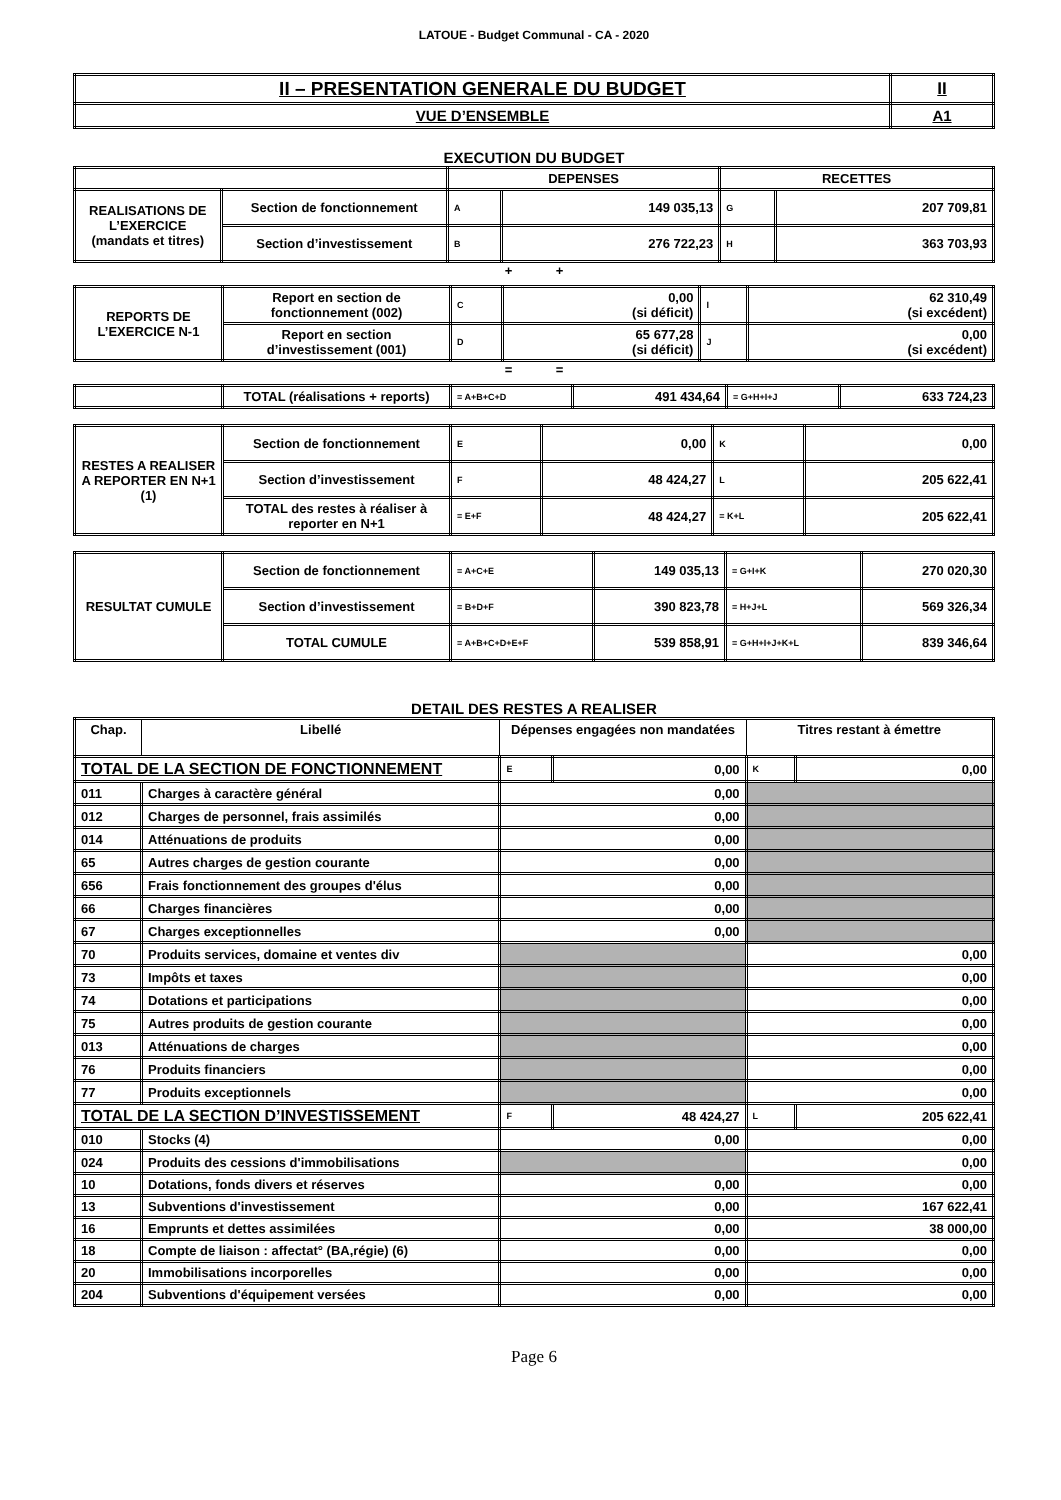LATOUE - Budget Communal - CA - 2020
| II – PRESENTATION GENERALE DU BUDGET | II |
| VUE D’ENSEMBLE | A1 |
EXECUTION DU BUDGET
| | | DEPENSES | | RECETTES | |
| REALISATIONS DE L’EXERCICE (mandats et titres) | Section de fonctionnement | A | 149 035,13 | G | 207 709,81 |
| | Section d’investissement | B | 276 722,23 | H | 363 703,93 |
+ +
| REPORTS DE L’EXERCICE N-1 | Report en section de fonctionnement (002) | C | 0,00 (si déficit) | I | 62 310,49 (si excédent) |
| | Report en section d’investissement (001) | D | 65 677,28 (si déficit) | J | 0,00 (si excédent) |
= =
| | TOTAL (réalisations + reports) | = A+B+C+D | 491 434,64 | = G+H+I+J | 633 724,23 |
| RESTES A REALISER A REPORTER EN N+1 (1) | Section de fonctionnement | E | 0,00 | K | 0,00 |
| | Section d’investissement | F | 48 424,27 | L | 205 622,41 |
| | TOTAL des restes à réaliser à reporter en N+1 | = E+F | 48 424,27 | = K+L | 205 622,41 |
| RESULTAT CUMULE | Section de fonctionnement | = A+C+E | 149 035,13 | = G+I+K | 270 020,30 |
| | Section d’investissement | = B+D+F | 390 823,78 | = H+J+L | 569 326,34 |
| | TOTAL CUMULE | = A+B+C+D+E+F | 539 858,91 | = G+H+I+J+K+L | 839 346,64 |
DETAIL DES RESTES A REALISER
| Chap. | Libellé | Dépenses engagées non mandatées | | Titres restant à émettre | |
| --- | --- | --- | --- | --- | --- |
| TOTAL DE LA SECTION DE FONCTIONNEMENT | | E | 0,00 | K | 0,00 |
| 011 | Charges à caractère général | 0,00 | | | |
| 012 | Charges de personnel, frais assimilés | 0,00 | | | |
| 014 | Atténuations de produits | 0,00 | | | |
| 65 | Autres charges de gestion courante | 0,00 | | | |
| 656 | Frais fonctionnement des groupes d'élus | 0,00 | | | |
| 66 | Charges financières | 0,00 | | | |
| 67 | Charges exceptionnelles | 0,00 | | | |
| 70 | Produits services, domaine et ventes div | | | 0,00 | |
| 73 | Impôts et taxes | | | 0,00 | |
| 74 | Dotations et participations | | | 0,00 | |
| 75 | Autres produits de gestion courante | | | 0,00 | |
| 013 | Atténuations de charges | | | 0,00 | |
| 76 | Produits financiers | | | 0,00 | |
| 77 | Produits exceptionnels | | | 0,00 | |
| TOTAL DE LA SECTION D’INVESTISSEMENT | | F | 48 424,27 | L | 205 622,41 |
| 010 | Stocks (4) | 0,00 | | 0,00 | |
| 024 | Produits des cessions d'immobilisations | | | 0,00 | |
| 10 | Dotations, fonds divers et réserves | 0,00 | | 0,00 | |
| 13 | Subventions d'investissement | 0,00 | | 167 622,41 | |
| 16 | Emprunts et dettes assimilées | 0,00 | | 38 000,00 | |
| 18 | Compte de liaison : affectat° (BA,régie) (6) | 0,00 | | 0,00 | |
| 20 | Immobilisations incorporelles | 0,00 | | 0,00 | |
| 204 | Subventions d'équipement versées | 0,00 | | 0,00 | |
Page 6